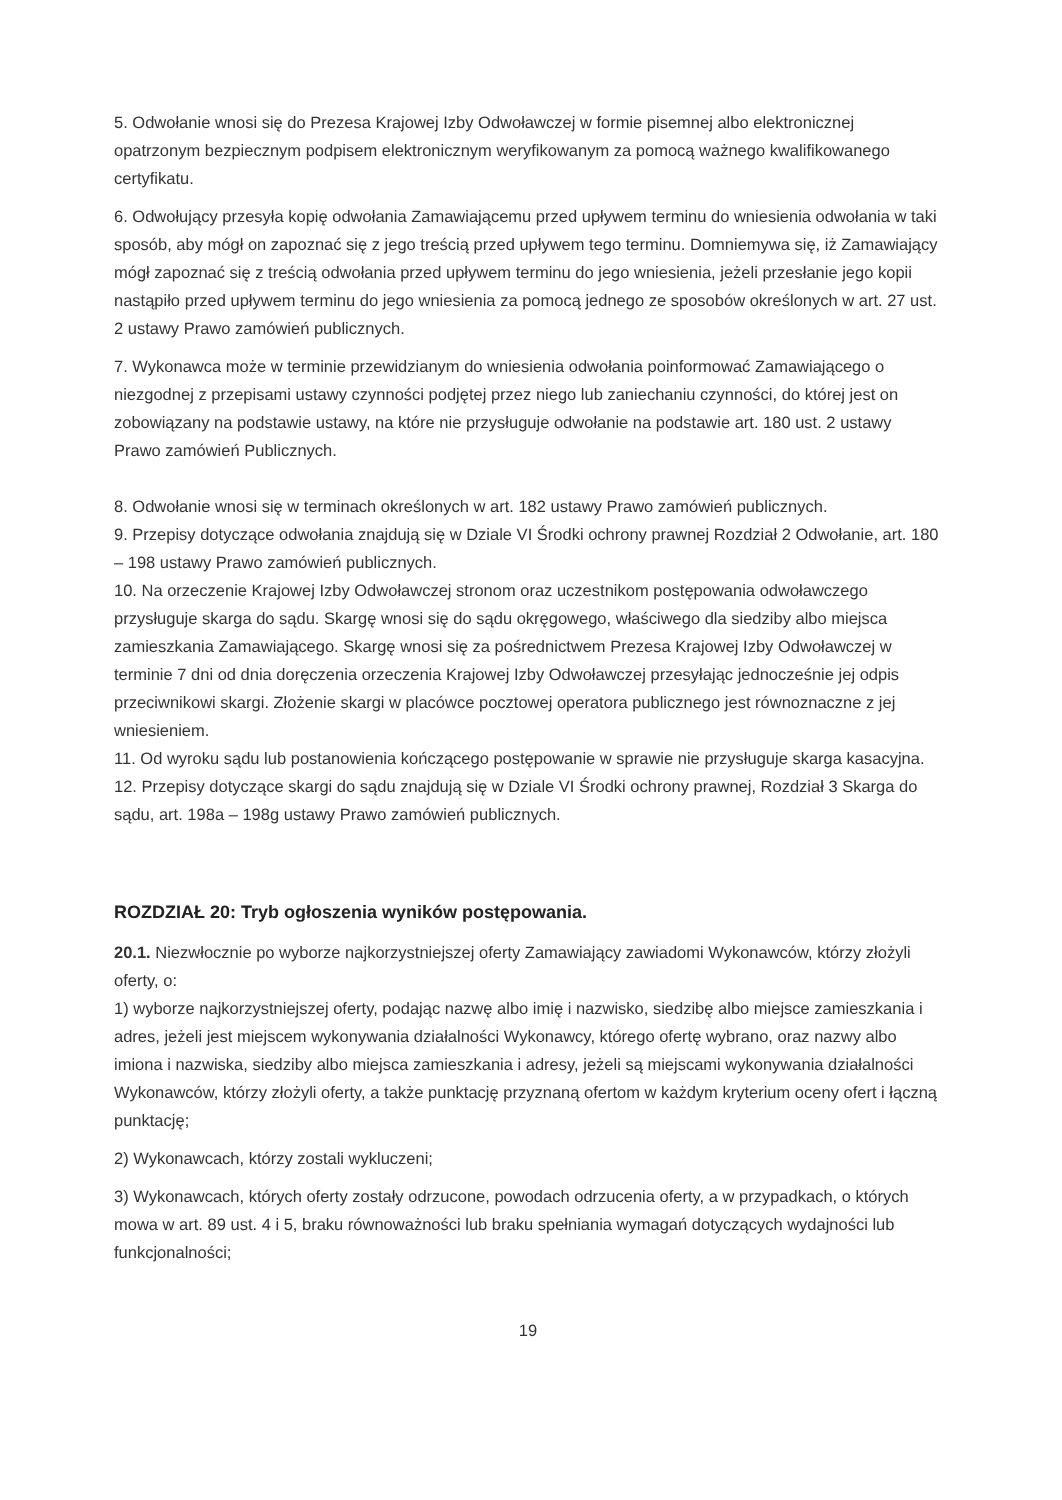5. Odwołanie wnosi się do Prezesa Krajowej Izby Odwoławczej w formie pisemnej albo elektronicznej opatrzonym bezpiecznym podpisem elektronicznym weryfikowanym za pomocą ważnego kwalifikowanego certyfikatu.
6. Odwołujący przesyła kopię odwołania Zamawiającemu przed upływem terminu do wniesienia odwołania w taki sposób, aby mógł on zapoznać się z jego treścią przed upływem tego terminu. Domniemywa się, iż Zamawiający mógł zapoznać się z treścią odwołania przed upływem terminu do jego wniesienia, jeżeli przesłanie jego kopii nastąpiło przed upływem terminu do jego wniesienia za pomocą jednego ze sposobów określonych w art. 27 ust. 2 ustawy Prawo zamówień publicznych.
7. Wykonawca może w terminie przewidzianym do wniesienia odwołania poinformować Zamawiającego o niezgodnej z przepisami ustawy czynności podjętej przez niego lub zaniechaniu czynności, do której jest on zobowiązany na podstawie ustawy, na które nie przysługuje odwołanie na podstawie art. 180 ust. 2 ustawy Prawo zamówień Publicznych.
8. Odwołanie wnosi się w terminach określonych w art. 182 ustawy Prawo zamówień publicznych.
9. Przepisy dotyczące odwołania znajdują się w Dziale VI Środki ochrony prawnej Rozdział 2 Odwołanie, art. 180 – 198 ustawy Prawo zamówień publicznych.
10. Na orzeczenie Krajowej Izby Odwoławczej stronom oraz uczestnikom postępowania odwoławczego przysługuje skarga do sądu. Skargę wnosi się do sądu okręgowego, właściwego dla siedziby albo miejsca zamieszkania Zamawiającego. Skargę wnosi się za pośrednictwem Prezesa Krajowej Izby Odwoławczej w terminie 7 dni od dnia doręczenia orzeczenia Krajowej Izby Odwoławczej przesyłając jednocześnie jej odpis przeciwnikowi skargi. Złożenie skargi w placówce pocztowej operatora publicznego jest równoznaczne z jej wniesieniem.
11. Od wyroku sądu lub postanowienia kończącego postępowanie w sprawie nie przysługuje skarga kasacyjna.
12. Przepisy dotyczące skargi do sądu znajdują się w Dziale VI Środki ochrony prawnej, Rozdział 3 Skarga do sądu, art. 198a – 198g ustawy Prawo zamówień publicznych.
ROZDZIAŁ 20: Tryb ogłoszenia wyników postępowania.
20.1. Niezwłocznie po wyborze najkorzystniejszej oferty Zamawiający zawiadomi Wykonawców, którzy złożyli oferty, o:
1) wyborze najkorzystniejszej oferty, podając nazwę albo imię i nazwisko, siedzibę albo miejsce zamieszkania i adres, jeżeli jest miejscem wykonywania działalności Wykonawcy, którego ofertę wybrano, oraz nazwy albo imiona i nazwiska, siedziby albo miejsca zamieszkania i adresy, jeżeli są miejscami wykonywania działalności Wykonawców, którzy złożyli oferty, a także punktację przyznaną ofertom w każdym kryterium oceny ofert i łączną punktację;
2) Wykonawcach, którzy zostali wykluczeni;
3) Wykonawcach, których oferty zostały odrzucone, powodach odrzucenia oferty, a w przypadkach, o których mowa w art. 89 ust. 4 i 5, braku równoważności lub braku spełniania wymagań dotyczących wydajności lub funkcjonalności;
19